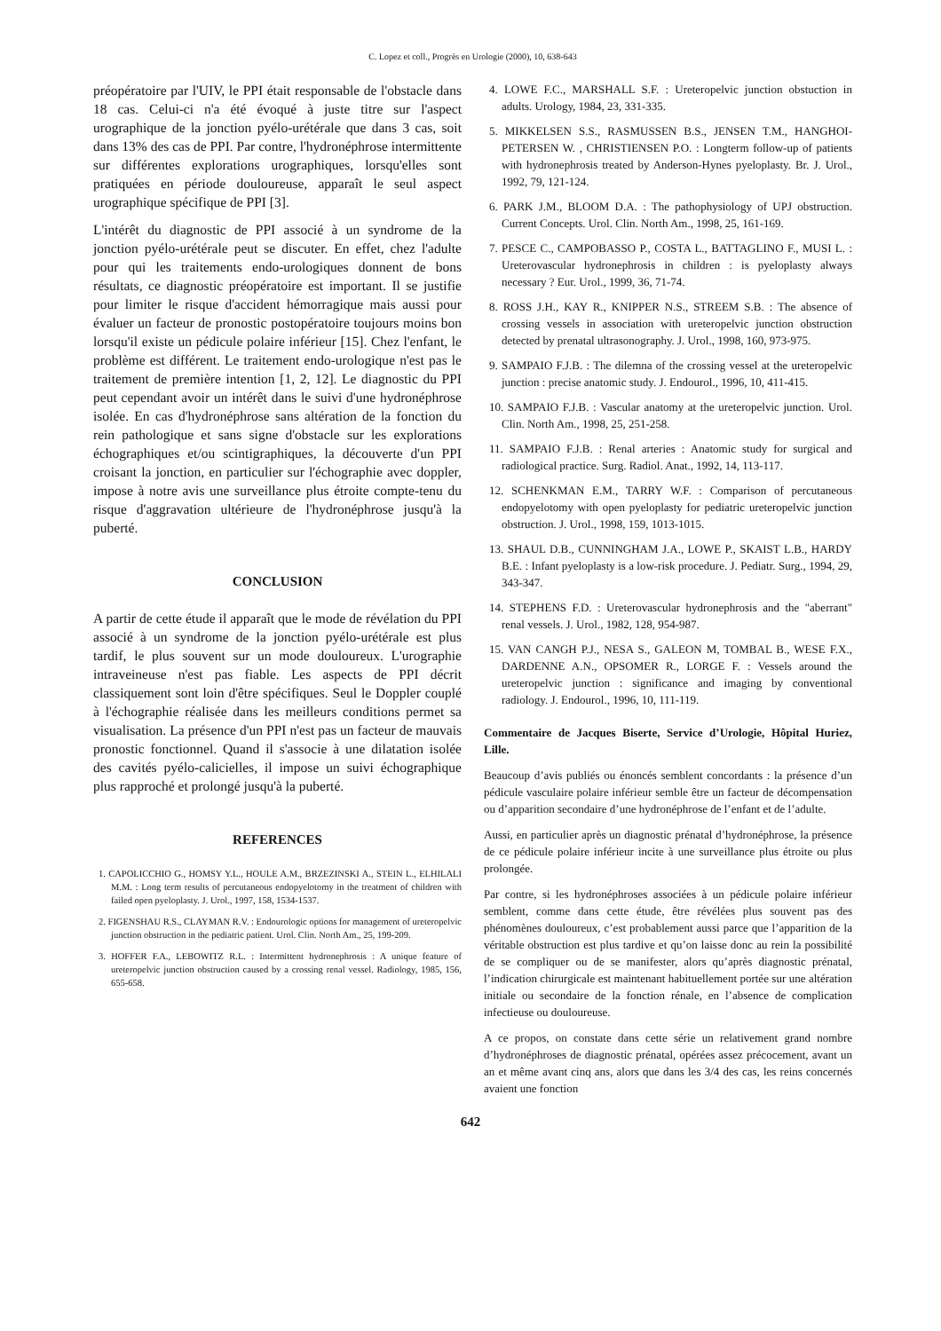C. Lopez et coll., Progrès en Urologie (2000), 10, 638-643
préopératoire par l'UIV, le PPI était responsable de l'obstacle dans 18 cas. Celui-ci n'a été évoqué à juste titre sur l'aspect urographique de la jonction pyélo-urétérale que dans 3 cas, soit dans 13% des cas de PPI. Par contre, l'hydronéphrose intermittente sur différentes explorations urographiques, lorsqu'elles sont pratiquées en période douloureuse, apparaît le seul aspect urographique spécifique de PPI [3].
L'intérêt du diagnostic de PPI associé à un syndrome de la jonction pyélo-urétérale peut se discuter. En effet, chez l'adulte pour qui les traitements endo-urologiques donnent de bons résultats, ce diagnostic préopératoire est important. Il se justifie pour limiter le risque d'accident hémorragique mais aussi pour évaluer un facteur de pronostic postopératoire toujours moins bon lorsqu'il existe un pédicule polaire inférieur [15]. Chez l'enfant, le problème est différent. Le traitement endo-urologique n'est pas le traitement de première intention [1, 2, 12]. Le diagnostic du PPI peut cependant avoir un intérêt dans le suivi d'une hydronéphrose isolée. En cas d'hydronéphrose sans altération de la fonction du rein pathologique et sans signe d'obstacle sur les explorations échographiques et/ou scintigraphiques, la découverte d'un PPI croisant la jonction, en particulier sur l'échographie avec doppler, impose à notre avis une surveillance plus étroite compte-tenu du risque d'aggravation ultérieure de l'hydronéphrose jusqu'à la puberté.
CONCLUSION
A partir de cette étude il apparaît que le mode de révélation du PPI associé à un syndrome de la jonction pyélo-urétérale est plus tardif, le plus souvent sur un mode douloureux. L'urographie intraveineuse n'est pas fiable. Les aspects de PPI décrit classiquement sont loin d'être spécifiques. Seul le Doppler couplé à l'échographie réalisée dans les meilleurs conditions permet sa visualisation. La présence d'un PPI n'est pas un facteur de mauvais pronostic fonctionnel. Quand il s'associe à une dilatation isolée des cavités pyélo-calicielles, il impose un suivi échographique plus rapproché et prolongé jusqu'à la puberté.
REFERENCES
1. CAPOLICCHIO G., HOMSY Y.L., HOULE A.M., BRZEZINSKI A., STEIN L., ELHILALI M.M. : Long term results of percutaneous endopyelotomy in the treatment of children with failed open pyeloplasty. J. Urol., 1997, 158, 1534-1537.
2. FIGENSHAU R.S., CLAYMAN R.V. : Endourologic options for management of ureteropelvic junction obstruction in the pediatric patient. Urol. Clin. North Am., 25, 199-209.
3. HOFFER F.A., LEBOWITZ R.L. : Intermittent hydronephrosis : A unique feature of ureteropelvic junction obstruction caused by a crossing renal vessel. Radiology, 1985, 156, 655-658.
4. LOWE F.C., MARSHALL S.F. : Ureteropelvic junction obstuction in adults. Urology, 1984, 23, 331-335.
5. MIKKELSEN S.S., RASMUSSEN B.S., JENSEN T.M., HANGHOI-PETERSEN W. , CHRISTIENSEN P.O. : Longterm follow-up of patients with hydronephrosis treated by Anderson-Hynes pyeloplasty. Br. J. Urol., 1992, 79, 121-124.
6. PARK J.M., BLOOM D.A. : The pathophysiology of UPJ obstruction. Current Concepts. Urol. Clin. North Am., 1998, 25, 161-169.
7. PESCE C., CAMPOBASSO P., COSTA L., BATTAGLINO F., MUSI L. : Ureterovascular hydronephrosis in children : is pyeloplasty always necessary ? Eur. Urol., 1999, 36, 71-74.
8. ROSS J.H., KAY R., KNIPPER N.S., STREEM S.B. : The absence of crossing vessels in association with ureteropelvic junction obstruction detected by prenatal ultrasonography. J. Urol., 1998, 160, 973-975.
9. SAMPAIO F.J.B. : The dilemna of the crossing vessel at the ureteropelvic junction : precise anatomic study. J. Endourol., 1996, 10, 411-415.
10. SAMPAIO F.J.B. : Vascular anatomy at the ureteropelvic junction. Urol. Clin. North Am., 1998, 25, 251-258.
11. SAMPAIO F.J.B. : Renal arteries : Anatomic study for surgical and radiological practice. Surg. Radiol. Anat., 1992, 14, 113-117.
12. SCHENKMAN E.M., TARRY W.F. : Comparison of percutaneous endopyelotomy with open pyeloplasty for pediatric ureteropelvic junction obstruction. J. Urol., 1998, 159, 1013-1015.
13. SHAUL D.B., CUNNINGHAM J.A., LOWE P., SKAIST L.B., HARDY B.E. : Infant pyeloplasty is a low-risk procedure. J. Pediatr. Surg., 1994, 29, 343-347.
14. STEPHENS F.D. : Ureterovascular hydronephrosis and the "aberrant" renal vessels. J. Urol., 1982, 128, 954-987.
15. VAN CANGH P.J., NESA S., GALEON M, TOMBAL B., WESE F.X., DARDENNE A.N., OPSOMER R., LORGE F. : Vessels around the ureteropelvic junction : significance and imaging by conventional radiology. J. Endourol., 1996, 10, 111-119.
Commentaire de Jacques Biserte, Service d’Urologie, Hôpital Huriez, Lille.
Beaucoup d’avis publiés ou énoncés semblent concordants : la présence d’un pédicule vasculaire polaire inférieur semble être un facteur de décompensation ou d’apparition secondaire d’une hydronéphrose de l’enfant et de l’adulte.
Aussi, en particulier après un diagnostic prénatal d’hydronéphrose, la présence de ce pédicule polaire inférieur incite à une surveillance plus étroite ou plus prolongée.
Par contre, si les hydronéphroses associées à un pédicule polaire inférieur semblent, comme dans cette étude, être révélées plus souvent pas des phénomènes douloureux, c’est probablement aussi parce que l’apparition de la véritable obstruction est plus tardive et qu’on laisse donc au rein la possibilité de se compliquer ou de se manifester, alors qu’après diagnostic prénatal, l’indication chirurgicale est maintenant habituellement portée sur une altération initiale ou secondaire de la fonction rénale, en l’absence de complication infectieuse ou douloureuse.
A ce propos, on constate dans cette série un relativement grand nombre d’hydronéphroses de diagnostic prénatal, opérées assez précocement, avant un an et même avant cinq ans, alors que dans les 3/4 des cas, les reins concernés avaient une fonction
642